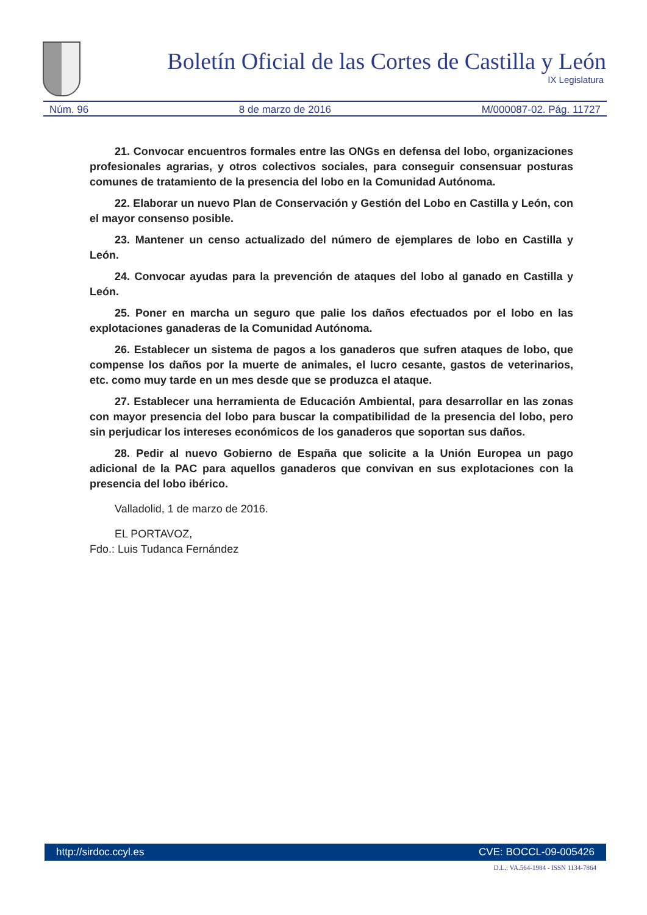Boletín Oficial de las Cortes de Castilla y León
IX Legislatura
Núm. 96 8 de marzo de 2016 M/000087-02. Pág. 11727
21. Convocar encuentros formales entre las ONGs en defensa del lobo, organizaciones profesionales agrarias, y otros colectivos sociales, para conseguir consensuar posturas comunes de tratamiento de la presencia del lobo en la Comunidad Autónoma.
22. Elaborar un nuevo Plan de Conservación y Gestión del Lobo en Castilla y León, con el mayor consenso posible.
23. Mantener un censo actualizado del número de ejemplares de lobo en Castilla y León.
24. Convocar ayudas para la prevención de ataques del lobo al ganado en Castilla y León.
25. Poner en marcha un seguro que palie los daños efectuados por el lobo en las explotaciones ganaderas de la Comunidad Autónoma.
26. Establecer un sistema de pagos a los ganaderos que sufren ataques de lobo, que compense los daños por la muerte de animales, el lucro cesante, gastos de veterinarios, etc. como muy tarde en un mes desde que se produzca el ataque.
27. Establecer una herramienta de Educación Ambiental, para desarrollar en las zonas con mayor presencia del lobo para buscar la compatibilidad de la presencia del lobo, pero sin perjudicar los intereses económicos de los ganaderos que soportan sus daños.
28. Pedir al nuevo Gobierno de España que solicite a la Unión Europea un pago adicional de la PAC para aquellos ganaderos que convivan en sus explotaciones con la presencia del lobo ibérico.
Valladolid, 1 de marzo de 2016.
EL PORTAVOZ,
Fdo.: Luis Tudanca Fernández
http://sirdoc.ccyl.es CVE: BOCCL-09-005426
D.L.: VA.564-1984 - ISSN 1134-7864